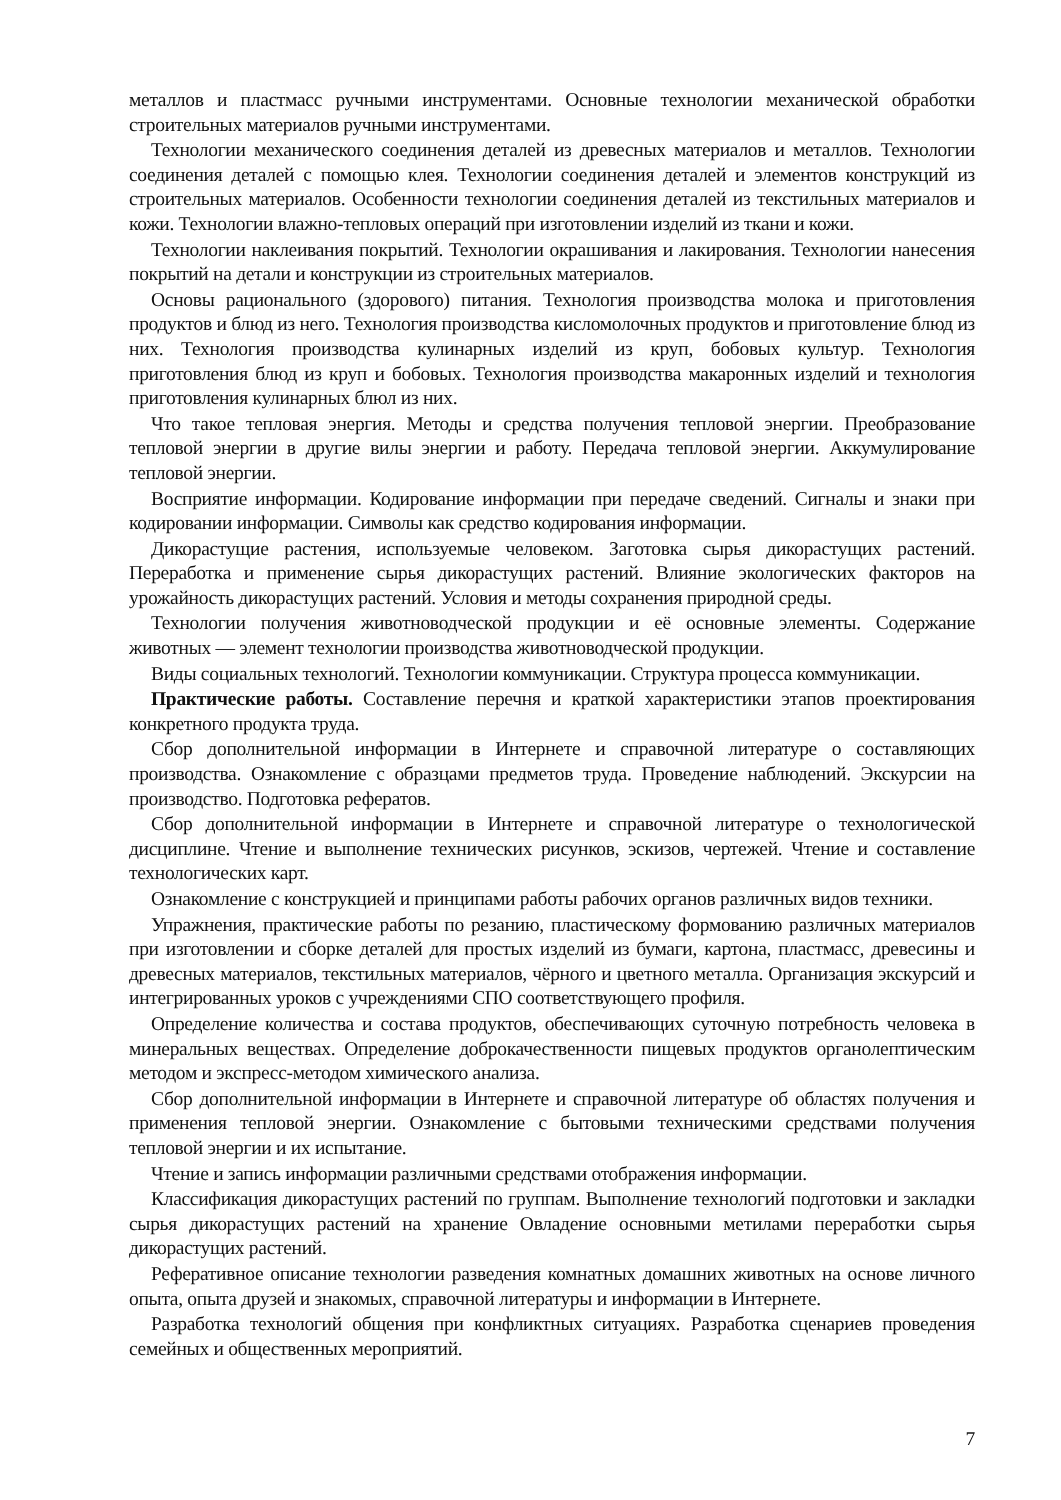металлов и пластмасс ручными инструментами. Основные технологии механической обработки строительных материалов ручными инструментами.
Технологии механического соединения деталей из древесных материалов и металлов. Технологии соединения деталей с помощью клея. Технологии соединения деталей и элементов конструкций из строительных материалов. Особенности технологии соединения деталей из текстильных материалов и кожи. Технологии влажно-тепловых операций при изготовлении изделий из ткани и кожи.
Технологии наклеивания покрытий. Технологии окрашивания и лакирования. Технологии нанесения покрытий на детали и конструкции из строительных материалов.
Основы рационального (здорового) питания. Технология производства молока и приготовления продуктов и блюд из него. Технология производства кисломолочных продуктов и приготовление блюд из них. Технология производства кулинарных изделий из круп, бобовых культур. Технология приготовления блюд из круп и бобовых. Технология производства макаронных изделий и технология приготовления кулинарных блюл из них.
Что такое тепловая энергия. Методы и средства получения тепловой энергии. Преобразование тепловой энергии в другие вилы энергии и работу. Передача тепловой энергии. Аккумулирование тепловой энергии.
Восприятие информации. Кодирование информации при передаче сведений. Сигналы и знаки при кодировании информации. Символы как средство кодирования информации.
Дикорастущие растения, используемые человеком. Заготовка сырья дикорастущих растений. Переработка и применение сырья дикорастущих растений. Влияние экологических факторов на урожайность дикорастущих растений. Условия и методы сохранения природной среды.
Технологии получения животноводческой продукции и её основные элементы. Содержание животных — элемент технологии производства животноводческой продукции.
Виды социальных технологий. Технологии коммуникации. Структура процесса коммуникации.
Практические работы. Составление перечня и краткой характеристики этапов проектирования конкретного продукта труда.
Сбор дополнительной информации в Интернете и справочной литературе о составляющих производства. Ознакомление с образцами предметов труда. Проведение наблюдений. Экскурсии на производство. Подготовка рефератов.
Сбор дополнительной информации в Интернете и справочной литературе о технологической дисциплине. Чтение и выполнение технических рисунков, эскизов, чертежей. Чтение и составление технологических карт.
Ознакомление с конструкцией и принципами работы рабочих органов различных видов техники.
Упражнения, практические работы по резанию, пластическому формованию различных материалов при изготовлении и сборке деталей для простых изделий из бумаги, картона, пластмасс, древесины и древесных материалов, текстильных материалов, чёрного и цветного металла. Организация экскурсий и интегрированных уроков с учреждениями СПО соответствующего профиля.
Определение количества и состава продуктов, обеспечивающих суточную потребность человека в минеральных веществах. Определение доброкачественности пищевых продуктов органолептическим методом и экспресс-методом химического анализа.
Сбор дополнительной информации в Интернете и справочной литературе об областях получения и применения тепловой энергии. Ознакомление с бытовыми техническими средствами получения тепловой энергии и их испытание.
Чтение и запись информации различными средствами отображения информации.
Классификация дикорастущих растений по группам. Выполнение технологий подготовки и закладки сырья дикорастущих растений на хранение Овладение основными метилами переработки сырья дикорастущих растений.
Реферативное описание технологии разведения комнатных домашних животных на основе личного опыта, опыта друзей и знакомых, справочной литературы и информации в Интернете.
Разработка технологий общения при конфликтных ситуациях. Разработка сценариев проведения семейных и общественных мероприятий.
7